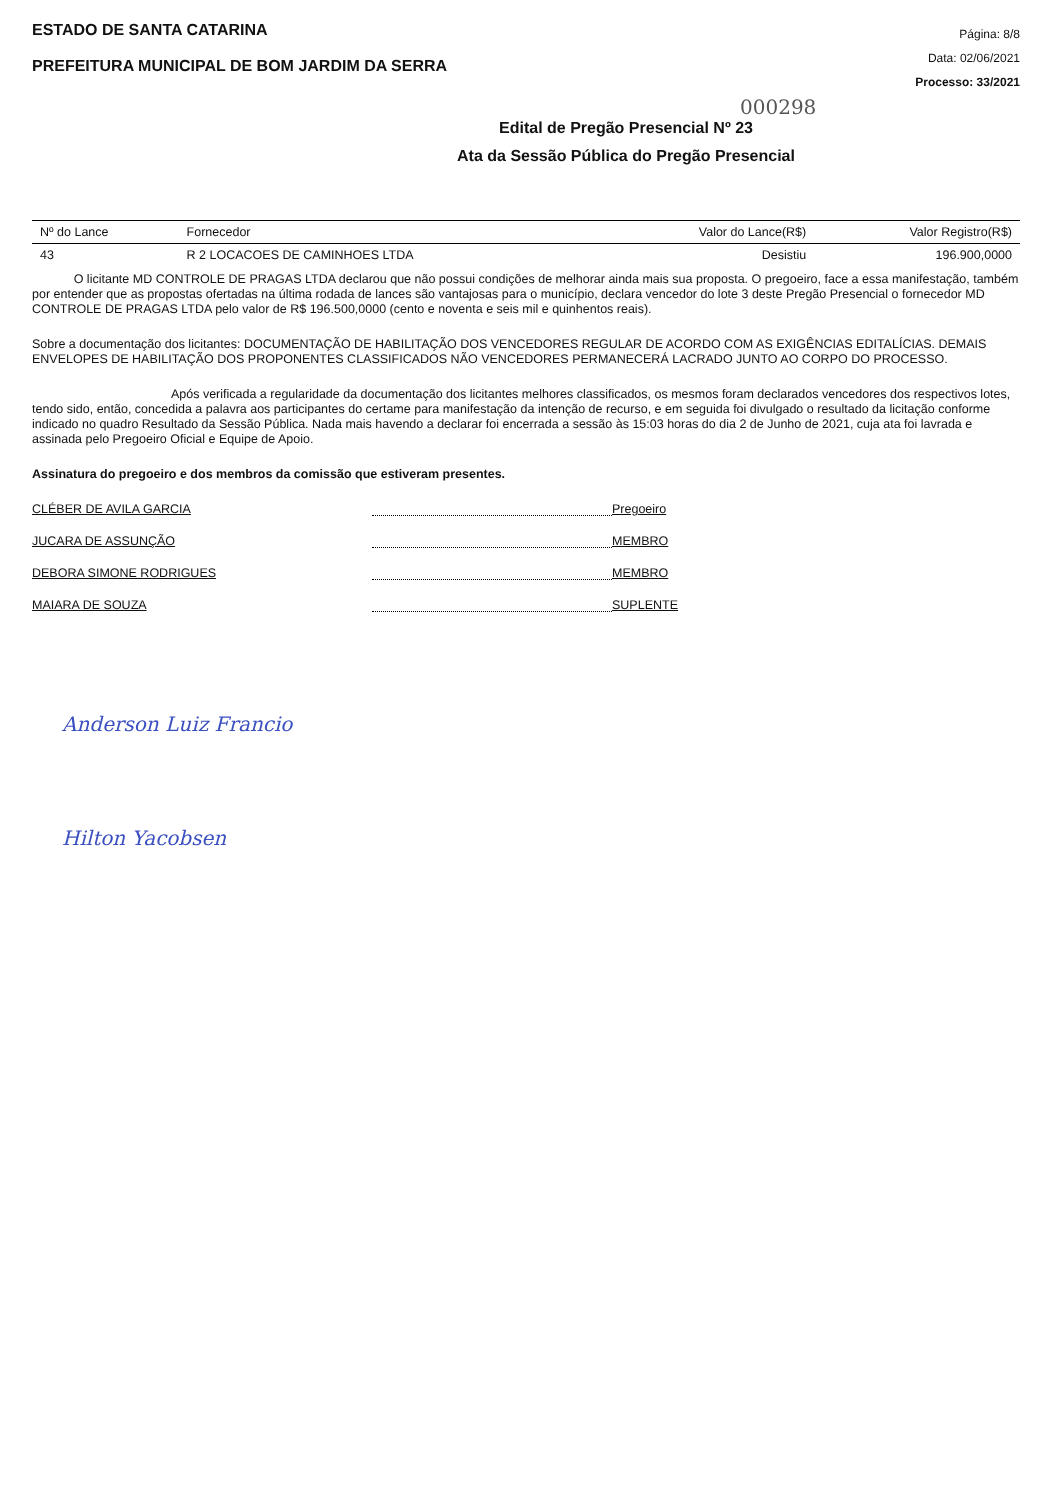ESTADO DE SANTA CATARINA
PREFEITURA MUNICIPAL DE BOM JARDIM DA SERRA
Página: 8/8
Data: 02/06/2021
Processo: 33/2021
000298
Edital de Pregão Presencial Nº 23
Ata da Sessão Pública do Pregão Presencial
| Nº do Lance | Fornecedor | Valor do Lance(R$) | Valor Registro(R$) |
| --- | --- | --- | --- |
| 43 | R 2 LOCACOES DE CAMINHOES LTDA | Desistiu | 196.900,0000 |
O licitante MD CONTROLE DE PRAGAS LTDA declarou que não possui condições de melhorar ainda mais sua proposta. O pregoeiro, face a essa manifestação, também por entender que as propostas ofertadas na última rodada de lances são vantajosas para o município, declara vencedor do lote 3 deste Pregão Presencial o fornecedor MD CONTROLE DE PRAGAS LTDA pelo valor de R$ 196.500,0000 (cento e noventa e seis mil e quinhentos reais).
Sobre a documentação dos licitantes: DOCUMENTAÇÃO DE HABILITAÇÃO DOS VENCEDORES REGULAR DE ACORDO COM AS EXIGÊNCIAS EDITALÍCIAS. DEMAIS ENVELOPES DE HABILITAÇÃO DOS PROPONENTES CLASSIFICADOS NÃO VENCEDORES PERMANECERÁ LACRADO JUNTO AO CORPO DO PROCESSO.
Após verificada a regularidade da documentação dos licitantes melhores classificados, os mesmos foram declarados vencedores dos respectivos lotes, tendo sido, então, concedida a palavra aos participantes do certame para manifestação da intenção de recurso, e em seguida foi divulgado o resultado da licitação conforme indicado no quadro Resultado da Sessão Pública. Nada mais havendo a declarar foi encerrada a sessão às 15:03 horas do dia 2 de Junho de 2021, cuja ata foi lavrada e assinada pelo Pregoeiro Oficial e Equipe de Apoio.
Assinatura do pregoeiro e dos membros da comissão que estiveram presentes.
CLÉBER DE AVILA GARCIA Pregoeiro
JUCARA DE ASSUNÇÃO MEMBRO
DEBORA SIMONE RODRIGUES MEMBRO
MAIARA DE SOUZA SUPLENTE
Anderson Luiz Francio
Hilton Yacobsen